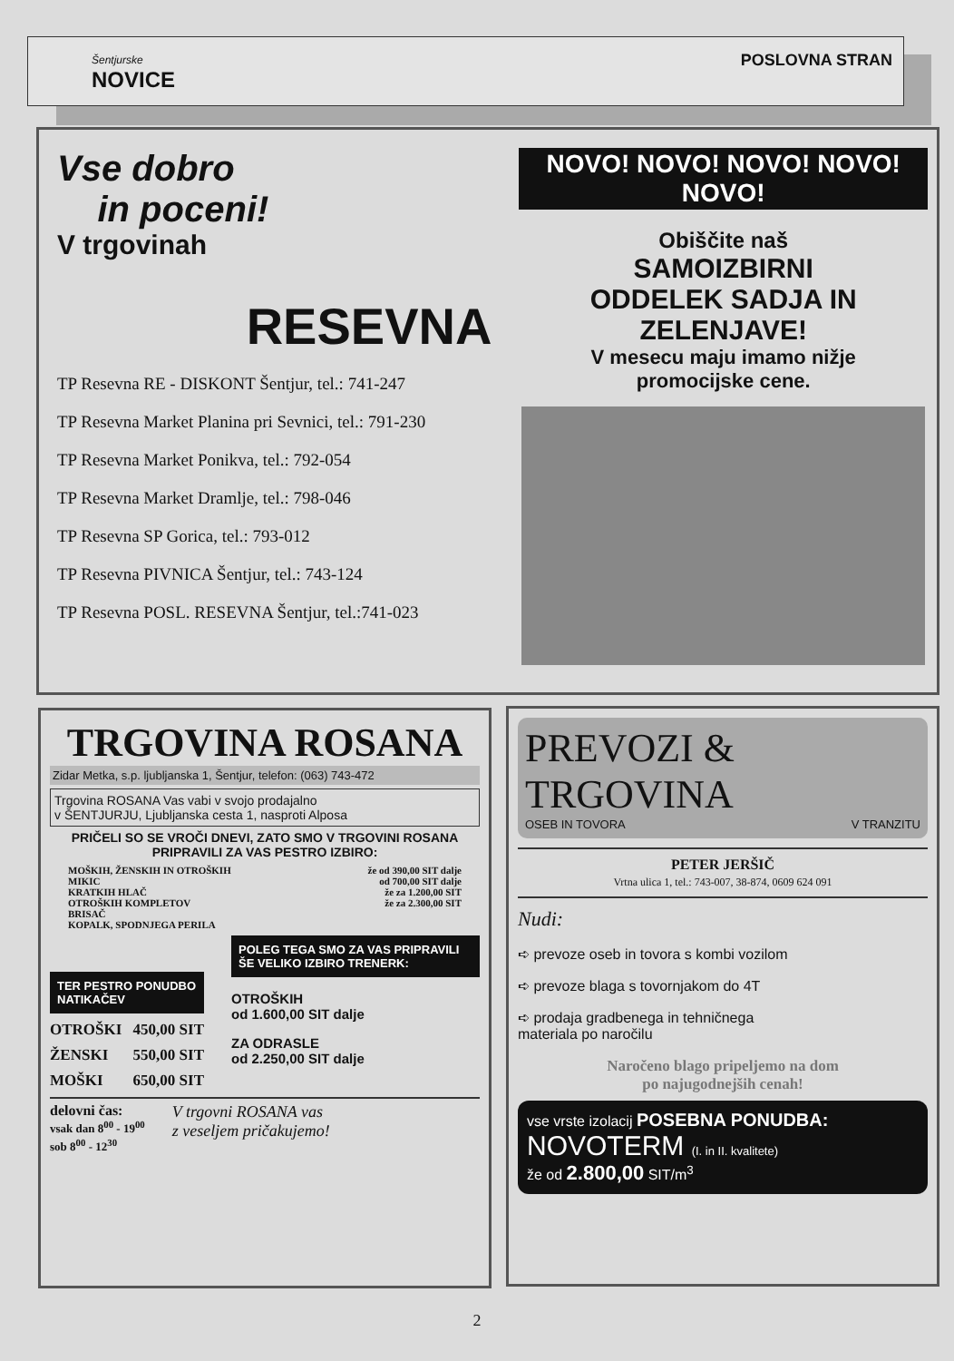Šentjurske
NOVICE
POSLOVNA STRAN
Vse dobro
in poceni!
V trgovinah
RESEVNA
TP Resevna RE - DISKONT Šentjur, tel.: 741-247
TP Resevna Market Planina pri Sevnici, tel.: 791-230
TP Resevna Market Ponikva, tel.: 792-054
TP Resevna Market Dramlje, tel.: 798-046
TP Resevna SP Gorica, tel.: 793-012
TP Resevna PIVNICA Šentjur, tel.: 743-124
TP Resevna POSL. RESEVNA Šentjur, tel.:741-023
NOVO! NOVO! NOVO! NOVO! NOVO!
Obiščite naš
SAMOIZBIRNI
ODDELEK SADJA IN
ZELENJAVE!
V mesecu maju imamo nižje
promocijske cene.
TRGOVINA ROSANA
Zidar Metka, s.p. ljubljanska 1, Šentjur, telefon: (063) 743-472
Trgovina ROSANA Vas vabi v svojo prodajalno
v ŠENTJURJU, Ljubljanska cesta 1, nasproti Alposa
PRIČELI SO SE VROČI DNEVI, ZATO SMO V TRGOVINI ROSANA PRIPRAVILI ZA VAS PESTRO IZBIRO:
MOŠKIH, ŽENSKIH IN OTROŠKIH že od 390,00 SIT dalje
MIKIC od 700,00 SIT dalje
KRATKIH HLAČ že za 1.200,00 SIT
OTROŠKIH KOMPLETOV že za 2.300,00 SIT
BRISAČ
KOPALK, SPODNJEGA PERILA
TER PESTRO PONUDBO NATIKAČEV
OTROŠKI 450,00 SIT
ŽENSKI 550,00 SIT
MOŠKI 650,00 SIT
POLEG TEGA SMO ZA VAS PRIPRAVILI ŠE VELIKO IZBIRO TRENERK:
OTROŠKIH
od 1.600,00 SIT dalje
ZA ODRASLE
od 2.250,00 SIT dalje
delovni čas:
vsak dan 8<sup>00</sup> - 19<sup>00</sup>
sob 8<sup>00</sup> - 12<sup>30</sup>
V trgovni ROSANA vas
z veseljem pričakujemo!
PREVOZI & TRGOVINA
OSEB IN TOVORA V TRANZITU
PETER JERŠIČ
Vrtna ulica 1, tel.: 743-007, 38-874, 0609 624 091
Nudi:
➪ prevoze oseb in tovora s kombi vozilom
➪ prevoze blaga s tovornjakom do 4T
➪ prodaja gradbenega in tehničnega
materiala po naročilu
Naročeno blago pripeljemo na dom
po najugodnejših cenah!
vse vrste izolacij POSEBNA PONUDBA:
NOVOTERM (I. in II. kvalitete)
že od 2.800,00 SIT/m<sup>3</sup>
2